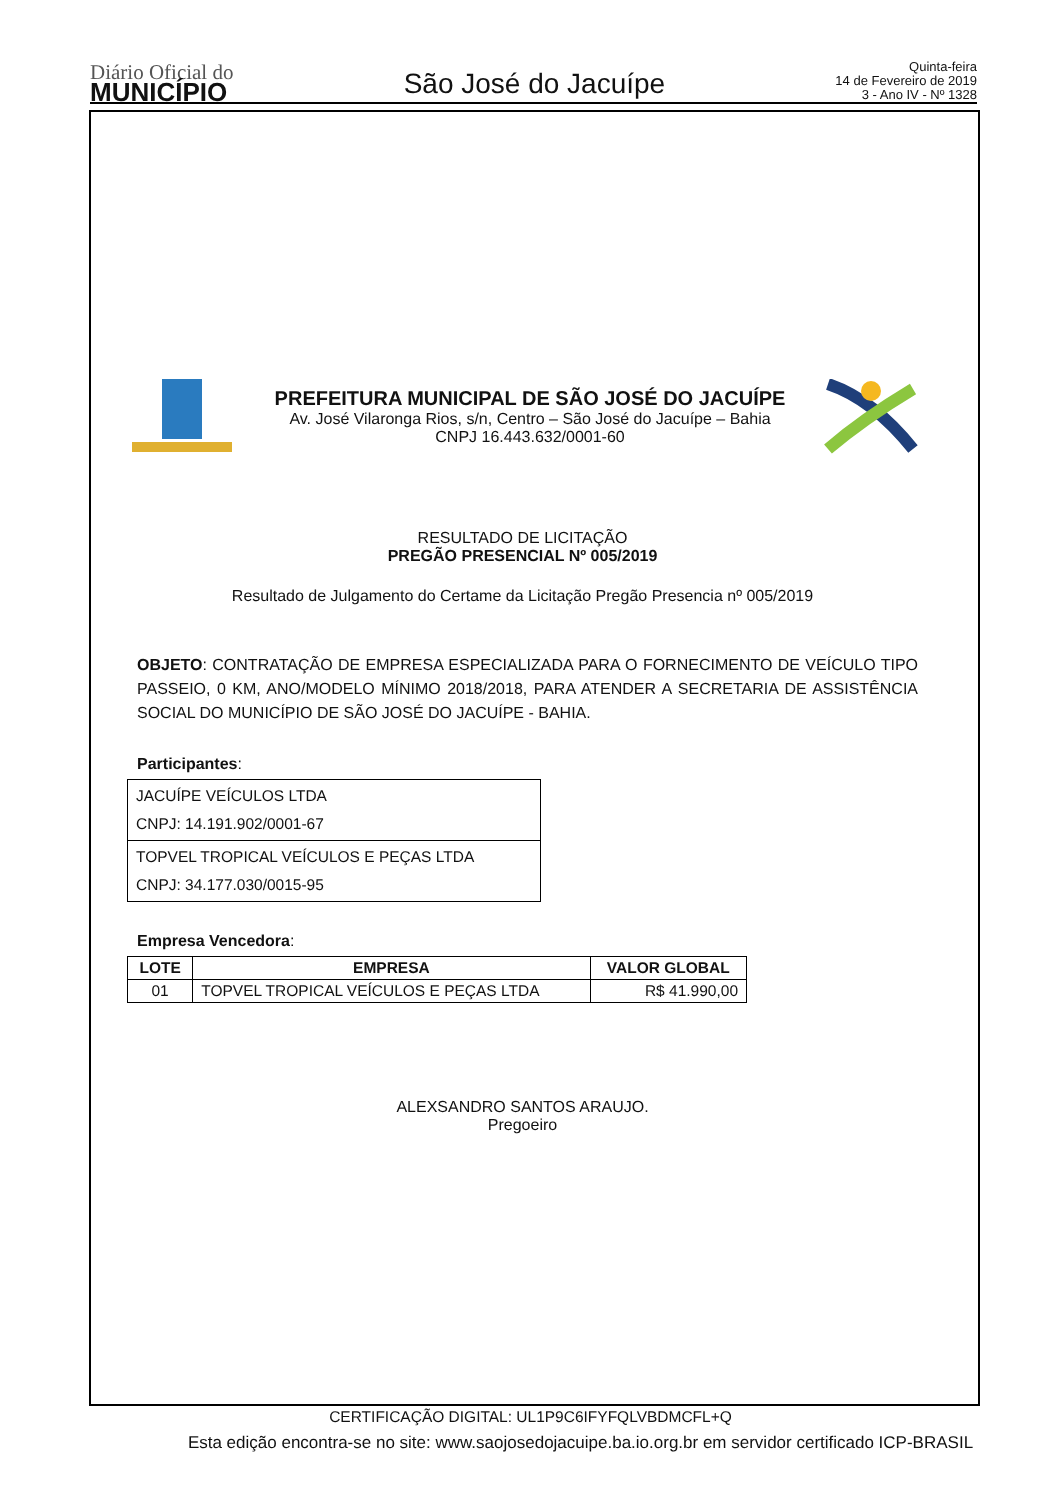Diário Oficial do
MUNICÍPIO
São José do Jacuípe
Quinta-feira
14 de Fevereiro de 2019
3 - Ano IV - Nº 1328
PREFEITURA MUNICIPAL DE SÃO JOSÉ DO JACUÍPE
Av. José Vilaronga Rios, s/n, Centro – São José do Jacuípe – Bahia
CNPJ 16.443.632/0001-60
RESULTADO DE LICITAÇÃO
PREGÃO PRESENCIAL Nº 005/2019
Resultado de Julgamento do Certame da Licitação Pregão Presencia nº 005/2019
OBJETO: CONTRATAÇÃO DE EMPRESA ESPECIALIZADA PARA O FORNECIMENTO DE VEÍCULO TIPO PASSEIO, 0 KM, ANO/MODELO MÍNIMO 2018/2018, PARA ATENDER A SECRETARIA DE ASSISTÊNCIA SOCIAL DO MUNICÍPIO DE SÃO JOSÉ DO JACUÍPE - BAHIA.
Participantes:
| JACUÍPE VEÍCULOS LTDA CNPJ: 14.191.902/0001-67 |
| TOPVEL TROPICAL VEÍCULOS E PEÇAS LTDA CNPJ: 34.177.030/0015-95 |
Empresa Vencedora:
| LOTE | EMPRESA | VALOR GLOBAL |
| --- | --- | --- |
| 01 | TOPVEL TROPICAL VEÍCULOS E PEÇAS LTDA | R$ 41.990,00 |
ALEXSANDRO SANTOS ARAUJO.
Pregoeiro
CERTIFICAÇÃO DIGITAL: UL1P9C6IFYFQLVBDMCFL+Q
Esta edição encontra-se no site: www.saojosedojacuipe.ba.io.org.br em servidor certificado ICP-BRASIL